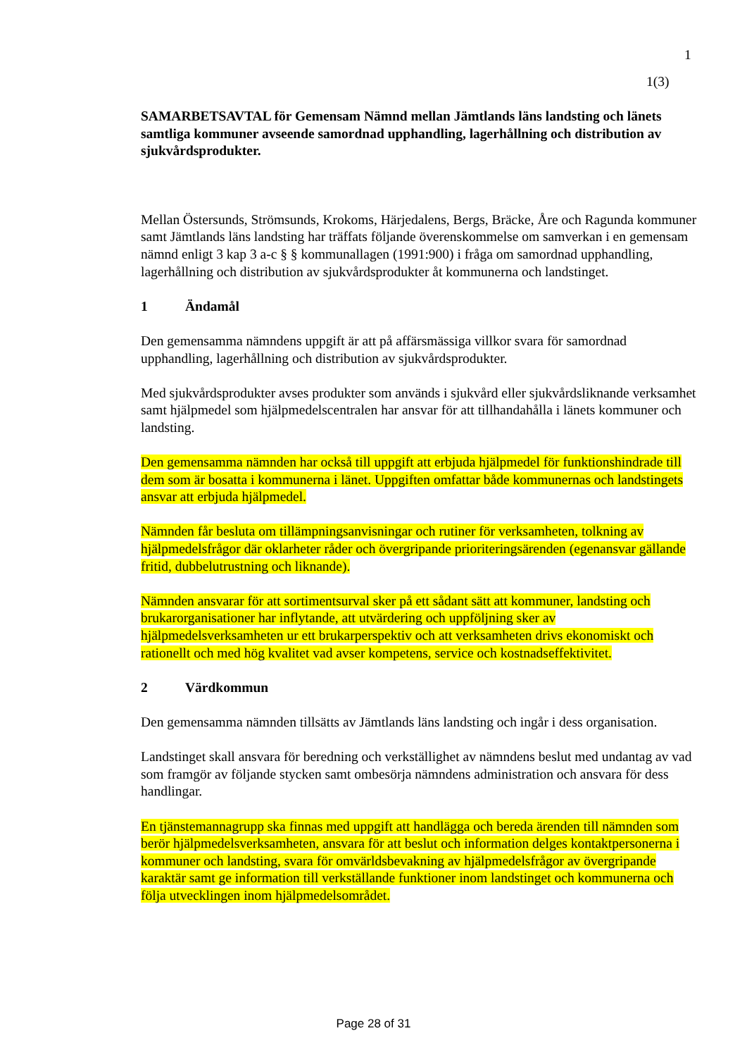1
1(3)
SAMARBETSAVTAL för Gemensam Nämnd mellan Jämtlands läns landsting och länets samtliga kommuner avseende samordnad upphandling, lagerhållning och distribution av sjukvårdsprodukter.
Mellan Östersunds, Strömsunds, Krokoms, Härjedalens, Bergs, Bräcke, Åre och Ragunda kommuner samt Jämtlands läns landsting har träffats följande överenskommelse om samverkan i en gemensam nämnd enligt 3 kap 3 a-c § § kommunallagen (1991:900) i fråga om samordnad upphandling, lagerhållning och distribution av sjukvårdsprodukter åt kommunerna och landstinget.
1 Ändamål
Den gemensamma nämndens uppgift är att på affärsmässiga villkor svara för samordnad upphandling, lagerhållning och distribution av sjukvårdsprodukter.
Med sjukvårdsprodukter avses produkter som används i sjukvård eller sjukvårdsliknande verksamhet samt hjälpmedel som hjälpmedelscentralen har ansvar för att tillhandahålla i länets kommuner och landsting.
Den gemensamma nämnden har också till uppgift att erbjuda hjälpmedel för funktionshindrade till dem som är bosatta i kommunerna i länet. Uppgiften omfattar både kommunernas och landstingets ansvar att erbjuda hjälpmedel.
Nämnden får besluta om tillämpningsanvisningar och rutiner för verksamheten, tolkning av hjälpmedelsfrågor där oklarheter råder och övergripande prioriteringsärenden (egenansvar gällande fritid, dubbelutrustning och liknande).
Nämnden ansvarar för att sortimentsurval sker på ett sådant sätt att kommuner, landsting och brukarorganisationer har inflytande, att utvärdering och uppföljning sker av hjälpmedelsverksamheten ur ett brukarperspektiv och att verksamheten drivs ekonomiskt och rationellt och med hög kvalitet vad avser kompetens, service och kostnadseffektivitet.
2 Värdkommun
Den gemensamma nämnden tillsätts av Jämtlands läns landsting och ingår i dess organisation.
Landstinget skall ansvara för beredning och verkställighet av nämndens beslut med undantag av vad som framgör av följande stycken samt ombesörja nämndens administration och ansvara för dess handlingar.
En tjänstemannagrupp ska finnas med uppgift att handlägga och bereda ärenden till nämnden som berör hjälpmedelsverksamheten, ansvara för att beslut och information delges kontaktpersonerna i kommuner och landsting, svara för omvärldsbevakning av hjälpmedelsfrågor av övergripande karaktär samt ge information till verkställande funktioner inom landstinget och kommunerna och följa utvecklingen inom hjälpmedelsområdet.
Page 28 of 31